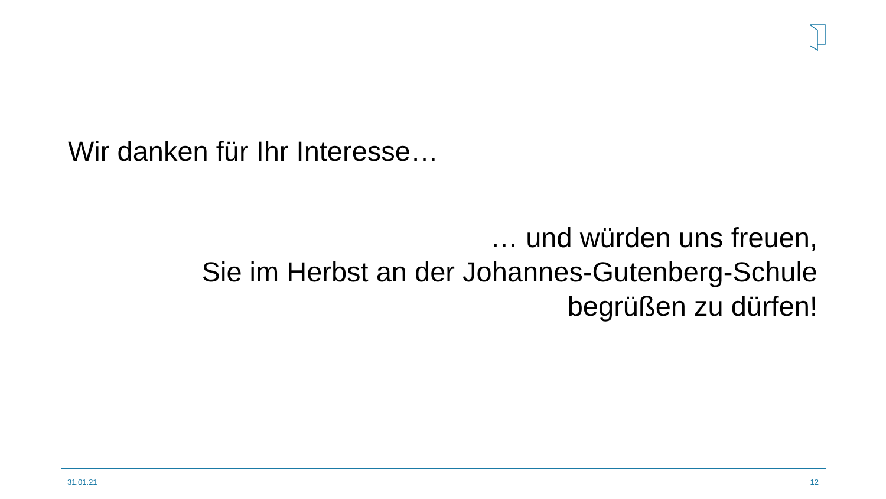Wir danken für Ihr Interesse…
… und würden uns freuen,
Sie im Herbst an der Johannes-Gutenberg-Schule
begrüßen zu dürfen!
31.01.21 12